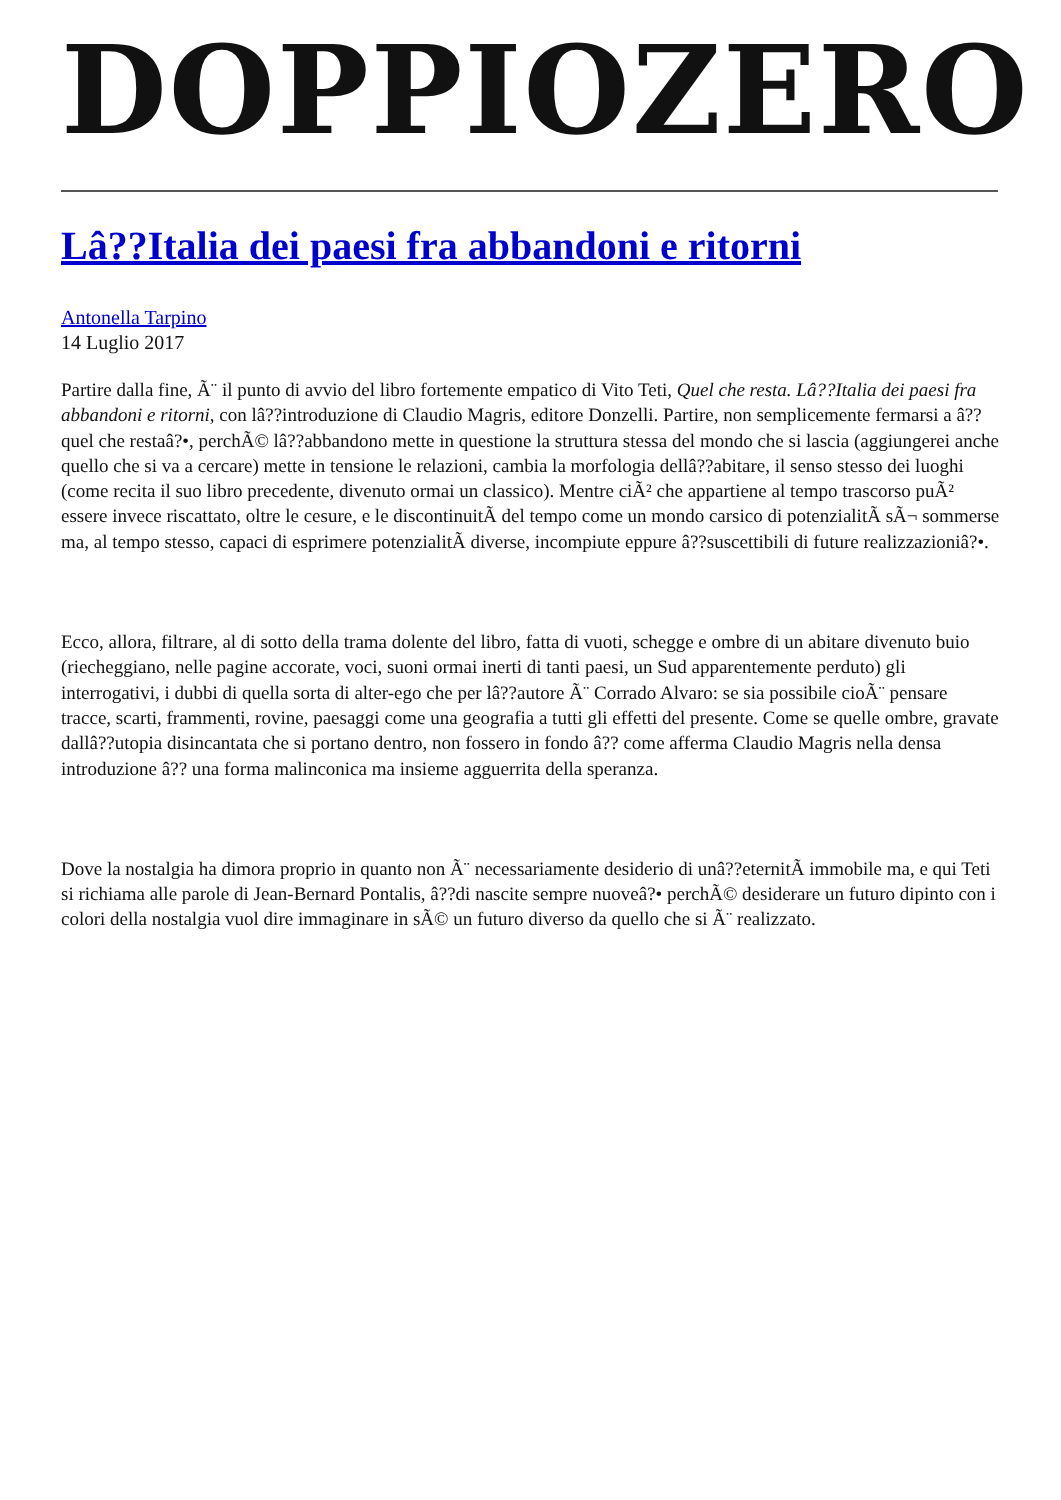DOPPIOZERO
Lâ??Italia dei paesi fra abbandoni e ritorni
Antonella Tarpino
14 Luglio 2017
Partire dalla fine, Ã¨ il punto di avvio del libro fortemente empatico di Vito Teti, Quel che resta. Lâ??Italia dei paesi fra abbandoni e ritorni, con lâ??introduzione di Claudio Magris, editore Donzelli. Partire, non semplicemente fermarsi a â??quel che restaâ?•, perchÃ© lâ??abbandono mette in questione la struttura stessa del mondo che si lascia (aggiungerei anche quello che si va a cercare) mette in tensione le relazioni, cambia la morfologia dellâ??abitare, il senso stesso dei luoghi (come recita il suo libro precedente, divenuto ormai un classico). Mentre ciÃ² che appartiene al tempo trascorso puÃ² essere invece riscattato, oltre le cesure, e le discontinuitÃ del tempo come un mondo carsico di potenzialitÃ sÃ¬ sommerse ma, al tempo stesso, capaci di esprimere potenzialitÃ diverse, incompiute eppure â??suscettibili di future realizzazioniâ?•.
Ecco, allora, filtrare, al di sotto della trama dolente del libro, fatta di vuoti, schegge e ombre di un abitare divenuto buio (riecheggiano, nelle pagine accorate, voci, suoni ormai inerti di tanti paesi, un Sud apparentemente perduto) gli interrogativi, i dubbi di quella sorta di alter-ego che per lâ??autore Ã¨ Corrado Alvaro: se sia possibile cioÃ¨ pensare tracce, scarti, frammenti, rovine, paesaggi come una geografia a tutti gli effetti del presente. Come se quelle ombre, gravate dallâ??utopia disincantata che si portano dentro, non fossero in fondo â?? come afferma Claudio Magris nella densa introduzione â?? una forma malinconica ma insieme agguerrita della speranza.
Dove la nostalgia ha dimora proprio in quanto non Ã¨ necessariamente desiderio di unâ??eternitÃ immobile ma, e qui Teti si richiama alle parole di Jean-Bernard Pontalis, â??di nascite sempre nuoveâ?• perchÃ© desiderare un futuro dipinto con i colori della nostalgia vuol dire immaginare in sÃ© un futuro diverso da quello che si Ã¨ realizzato.